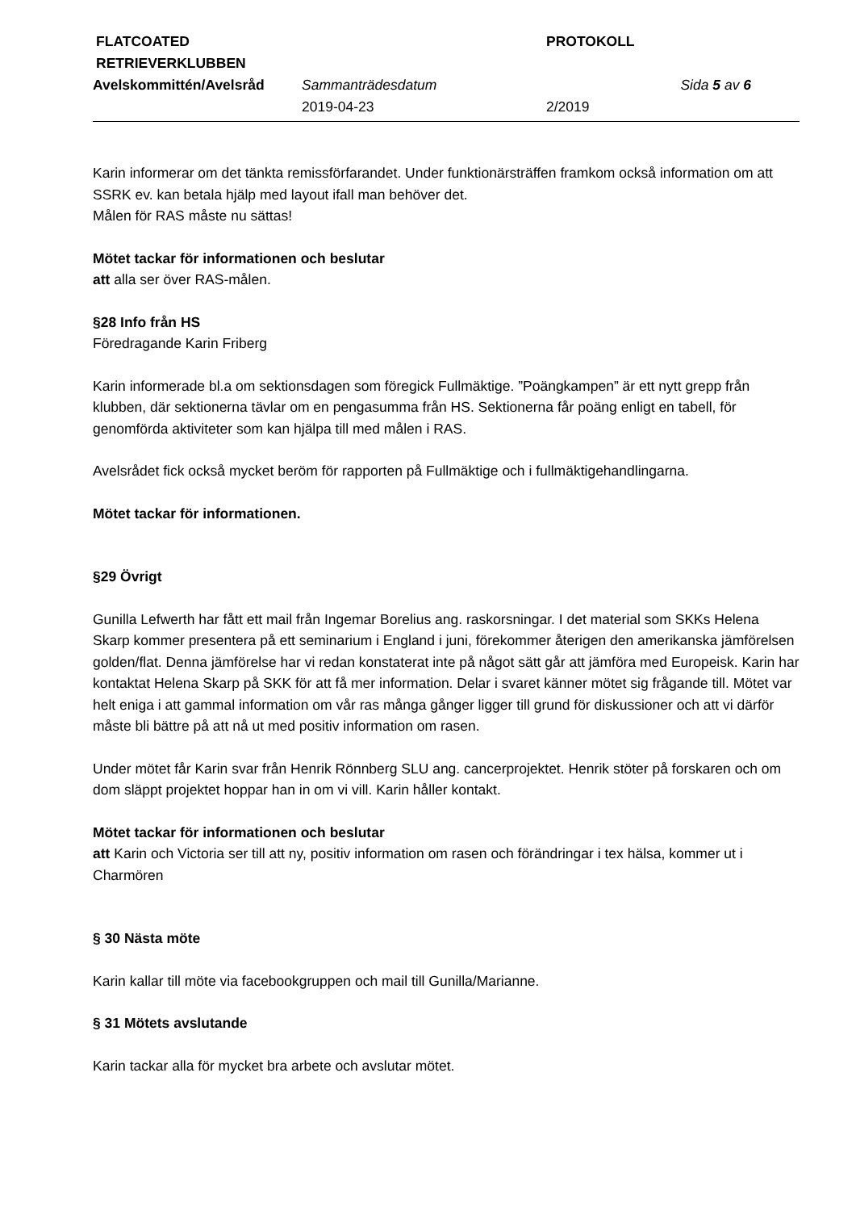| FLATCOATED RETRIEVERKLUBBEN | | PROTOKOLL | |
| Avelskommittén/Avelsråd | Sammanträdesdatum | | Sida 5 av 6 |
| | 2019-04-23 | 2/2019 | |
Karin informerar om det tänkta remissförfarandet. Under funktionärsträffen framkom också information om att SSRK ev. kan betala hjälp med layout ifall man behöver det.
Målen för RAS måste nu sättas!
Mötet tackar för informationen och beslutar
att alla ser över RAS-målen.
§28 Info från HS
Föredragande Karin Friberg
Karin informerade bl.a om sektionsdagen som föregick Fullmäktige. ”Poängkampen” är ett nytt grepp från klubben, där sektionerna tävlar om en pengasumma från HS. Sektionerna får poäng enligt en tabell, för genomförda aktiviteter som kan hjälpa till med målen i RAS.
Avelsrådet fick också mycket beröm för rapporten på Fullmäktige och i fullmäktigehandlingarna.
Mötet tackar för informationen.
§29 Övrigt
Gunilla Lefwerth har fått ett mail från Ingemar Borelius ang. raskorsningar. I det material som SKKs Helena Skarp kommer presentera på ett seminarium i England i juni, förekommer återigen den amerikanska jämförelsen golden/flat. Denna jämförelse har vi redan konstaterat inte på något sätt går att jämföra med Europeisk. Karin har kontaktat Helena Skarp på SKK för att få mer information. Delar i svaret känner mötet sig frågande till. Mötet var helt eniga i att gammal information om vår ras många gånger ligger till grund för diskussioner och att vi därför måste bli bättre på att nå ut med positiv information om rasen.
Under mötet får Karin svar från Henrik Rönnberg SLU ang. cancerprojektet. Henrik stöter på forskaren och om dom släppt projektet hoppar han in om vi vill. Karin håller kontakt.
Mötet tackar för informationen och beslutar
att Karin och Victoria ser till att ny, positiv information om rasen och förändringar i tex hälsa, kommer ut i Charmören
§ 30 Nästa möte
Karin kallar till möte via facebookgruppen och mail till Gunilla/Marianne.
§ 31 Mötets avslutande
Karin tackar alla för mycket bra arbete och avslutar mötet.